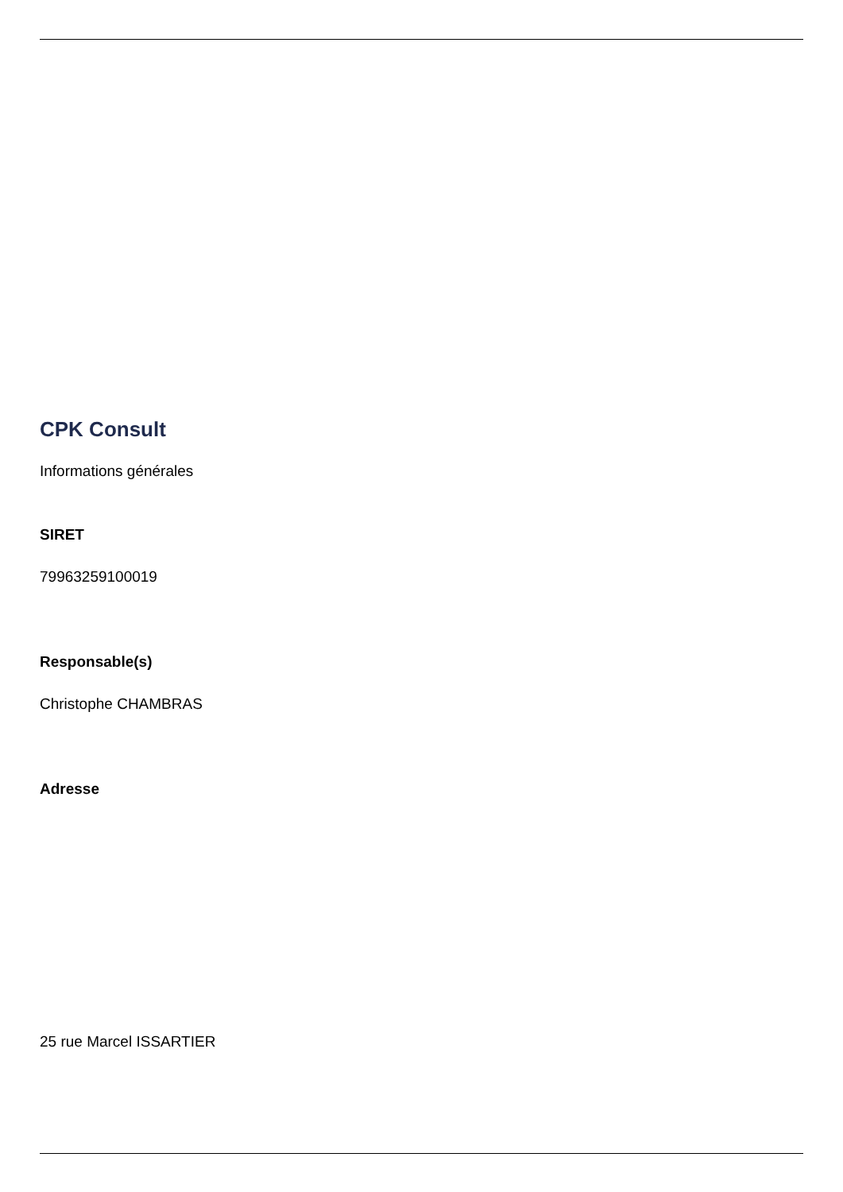CPK Consult
Informations générales
SIRET
79963259100019
Responsable(s)
Christophe CHAMBRAS
Adresse
25 rue Marcel ISSARTIER